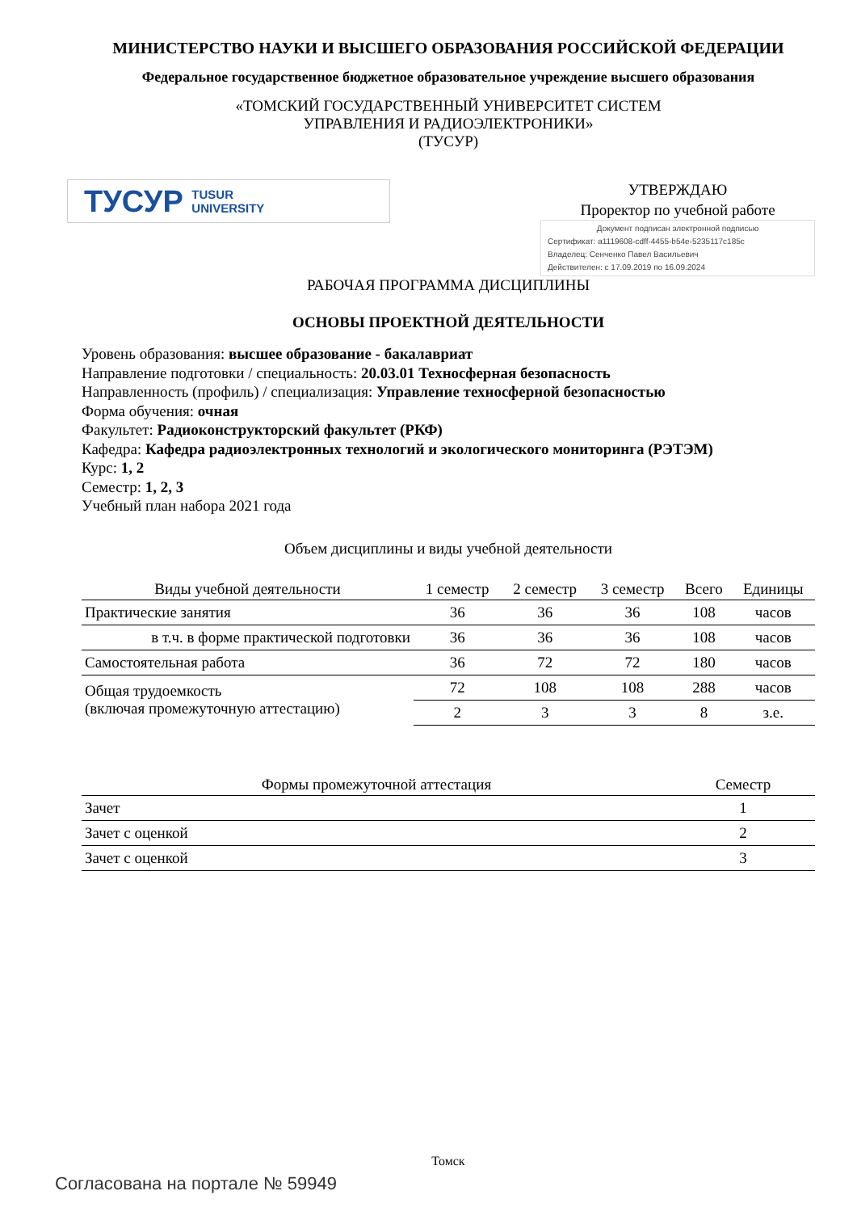МИНИСТЕРСТВО НАУКИ И ВЫСШЕГО ОБРАЗОВАНИЯ РОССИЙСКОЙ ФЕДЕРАЦИИ
Федеральное государственное бюджетное образовательное учреждение высшего образования
«ТОМСКИЙ ГОСУДАРСТВЕННЫЙ УНИВЕРСИТЕТ СИСТЕМ
УПРАВЛЕНИЯ И РАДИОЭЛЕКТРОНИКИ»
(ТУСУР)
ТУСУР TUSUR
UNIVERSITY
УТВЕРЖДАЮ
Проректор по учебной работе
Документ подписан электронной подписью
Сертификат: a1119608-cdff-4455-b54e-5235117c185c
Владелец: Сенченко Павел Васильевич
Действителен: с 17.09.2019 по 16.09.2024
РАБОЧАЯ ПРОГРАММА ДИСЦИПЛИНЫ
ОСНОВЫ ПРОЕКТНОЙ ДЕЯТЕЛЬНОСТИ
Уровень образования: высшее образование - бакалавриат
Направление подготовки / специальность: 20.03.01 Техносферная безопасность
Направленность (профиль) / специализация: Управление техносферной безопасностью
Форма обучения: очная
Факультет: Радиоконструкторский факультет (РКФ)
Кафедра: Кафедра радиоэлектронных технологий и экологического мониторинга (РЭТЭМ)
Курс: 1, 2
Семестр: 1, 2, 3
Учебный план набора 2021 года
Объем дисциплины и виды учебной деятельности
| Виды учебной деятельности | 1 семестр | 2 семестр | 3 семестр | Всего | Единицы |
| --- | --- | --- | --- | --- | --- |
| Практические занятия | 36 | 36 | 36 | 108 | часов |
| в т.ч. в форме практической подготовки | 36 | 36 | 36 | 108 | часов |
| Самостоятельная работа | 36 | 72 | 72 | 180 | часов |
| Общая трудоемкость (включая промежуточную аттестацию) | 72 | 108 | 108 | 288 | часов |
| | 2 | 3 | 3 | 8 | з.е. |
| Формы промежуточной аттестация | Семестр |
| --- | --- |
| Зачет | 1 |
| Зачет с оценкой | 2 |
| Зачет с оценкой | 3 |
Томск
Согласована на портале № 59949